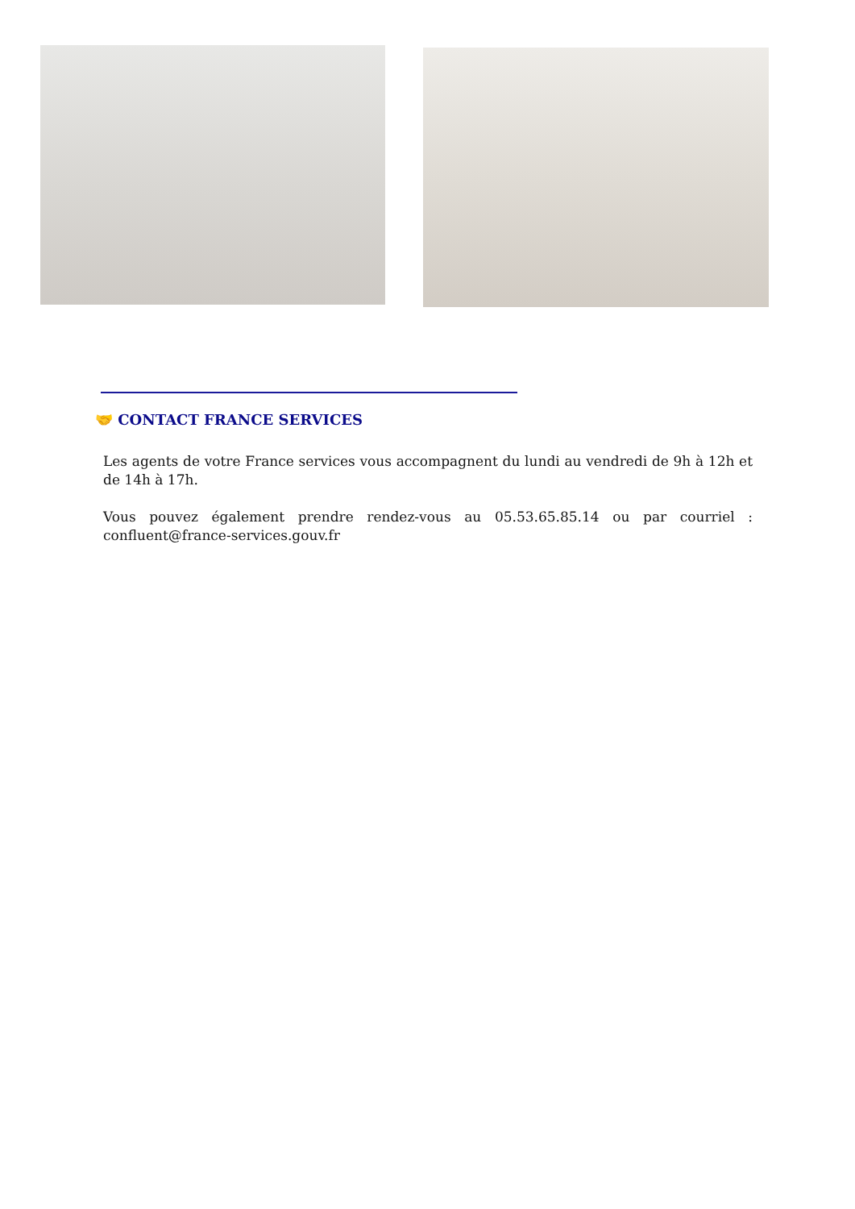🤝 CONTACT FRANCE SERVICES
Les agents de votre France services vous accompagnent du lundi au vendredi de 9h à 12h et de 14h à 17h.
Vous pouvez également prendre rendez-vous au 05.53.65.85.14 ou par courriel : confluent@france-services.gouv.fr